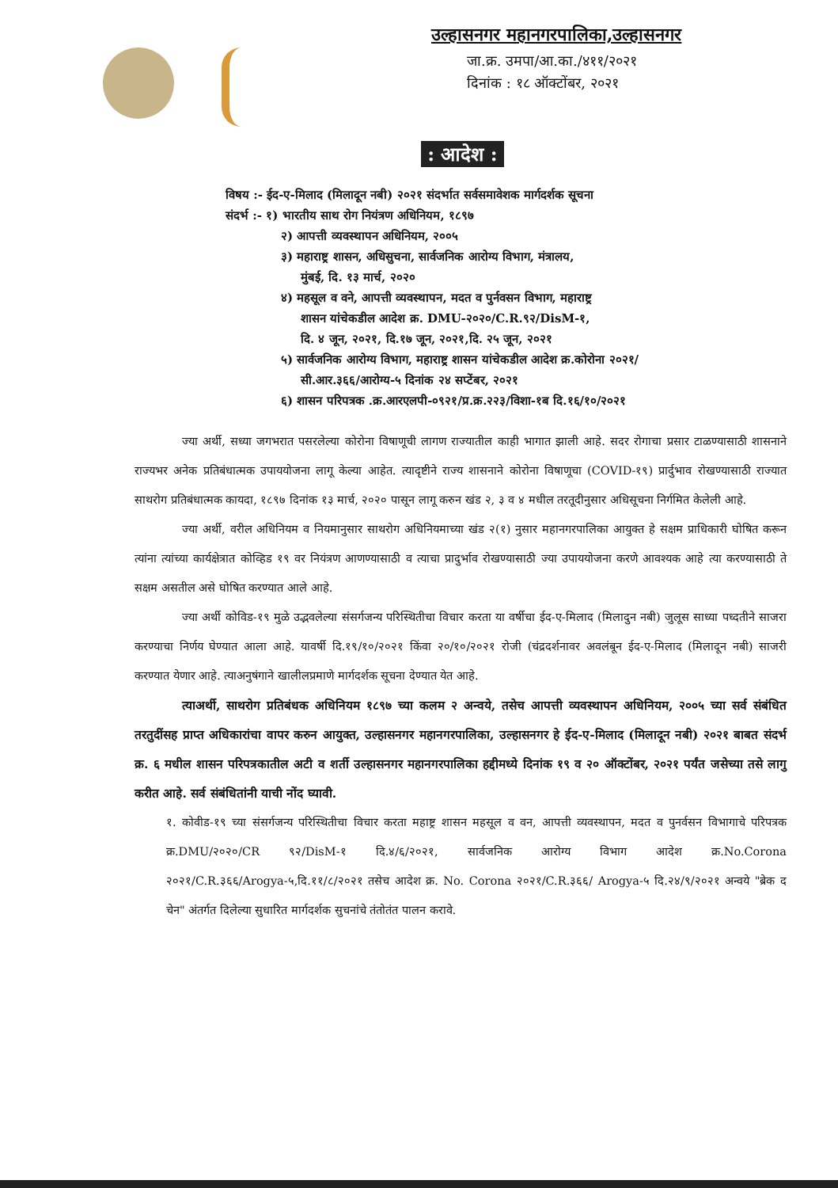उल्हासनगर महानगरपालिका,उल्हासनगर
जा.क्र. उमपा/आ.का./४११/२०२१
दिनांक : १८ ऑक्टोंबर, २०२१
: आदेश :
विषय :- ईद-ए-मिलाद (मिलादून नबी) २०२१ संदर्भात सर्वसमावेशक मार्गदर्शक सूचना
संदर्भ :- १) भारतीय साथ रोग नियंत्रण अधिनियम, १८९७
२) आपत्ती व्यवस्थापन अधिनियम, २००५
३) महाराष्ट्र शासन, अधिसुचना, सार्वजनिक आरोग्य विभाग, मंत्रालय,
मुंबई, दि. १३ मार्च, २०२०
४) महसूल व वने, आपत्ती व्यवस्थापन, मदत व पुर्नवसन विभाग, महाराष्ट्र
शासन यांचेकडील आदेश क्र. DMU-२०२०/C.R.९२/DisM-१,
दि. ४ जून, २०२१, दि.१७ जून, २०२१,दि. २५ जून, २०२१
५) सार्वजनिक आरोग्य विभाग, महाराष्ट्र शासन यांचेकडील आदेश क्र.कोरोना २०२१/
सी.आर.३६६/आरोग्य-५ दिनांक २४ सप्टेंबर, २०२१
६) शासन परिपत्रक .क्र.आरएलपी-०९२१/प्र.क्र.२२३/विशा-१ब दि.१६/१०/२०२१
ज्या अर्थी, सध्या जगभरात पसरलेल्या कोरोना विषाणूची लागण राज्यातील काही भागात झाली आहे. सदर रोगाचा प्रसार टाळण्यासाठी शासनाने राज्यभर अनेक प्रतिबंधात्मक उपाययोजना लागू केल्या आहेत. त्यादृष्टीने राज्य शासनाने कोरोना विषाणूचा (COVID-१९) प्रार्दुभाव रोखण्यासाठी राज्यात साथरोग प्रतिबंधात्मक कायदा, १८९७ दिनांक १३ मार्च, २०२० पासून लागू करुन खंड २, ३ व ४ मधील तरतूदीनुसार अधिसूचना निर्गमित केलेली आहे.
ज्या अर्थी, वरील अधिनियम व नियमानुसार साथरोग अधिनियमाच्या खंड २(१) नुसार महानगरपालिका आयुक्त हे सक्षम प्राधिकारी घोषित करून त्यांना त्यांच्या कार्यक्षेत्रात कोव्हिड १९ वर नियंत्रण आणण्यासाठी व त्याचा प्रादुर्भाव रोखण्यासाठी ज्या उपाययोजना करणे आवश्यक आहे त्या करण्यासाठी ते सक्षम असतील असे घोषित करण्यात आले आहे.
ज्या अर्थी कोविड-१९ मुळे उद्भवलेल्या संसर्गजन्य परिस्थितीचा विचार करता या वर्षीचा ईद-ए-मिलाद (मिलादुन नबी) जुलूस साध्या पध्दतीने साजरा करण्याचा निर्णय घेण्यात आला आहे. यावर्षी दि.१९/१०/२०२१ किंवा २०/१०/२०२१ रोजी (चंद्रदर्शनावर अवलंबून ईद-ए-मिलाद (मिलादून नबी) साजरी करण्यात येणार आहे. त्याअनुषंगाने खालीलप्रमाणे मार्गदर्शक सूचना देण्यात येत आहे.
त्याअर्थी, साथरोग प्रतिबंधक अधिनियम १८९७ च्या कलम २ अन्वये, तसेच आपत्ती व्यवस्थापन अधिनियम, २००५ च्या सर्व संबंधित तरतुदींसह प्राप्त अधिकारांचा वापर करुन आयुक्त, उल्हासनगर महानगरपालिका, उल्हासनगर हे ईद-ए-मिलाद (मिलादून नबी) २०२१ बाबत संदर्भ क्र. ६ मधील शासन परिपत्रकातील अटी व शर्ती उल्हासनगर महानगरपालिका हद्दीमध्ये दिनांक १९ व २० ऑक्टोंबर, २०२१ पर्यंत जसेच्या तसे लागु करीत आहे. सर्व संबंधितांनी याची नोंद घ्यावी.
१. कोवीड-१९ च्या संसर्गजन्य परिस्थितीचा विचार करता महाष्ट्र शासन महसूल व वन, आपत्ती व्यवस्थापन, मदत व पुनर्वसन विभागाचे परिपत्रक क्र.DMU/२०२०/CR ९२/DisM-१ दि.४/६/२०२१, सार्वजनिक आरोग्य विभाग आदेश क्र.No.Corona २०२१/C.R.३६६/Arogya-५,दि.११/८/२०२१ तसेच आदेश क्र. No. Corona २०२१/C.R.३६६/ Arogya-५ दि.२४/९/२०२१ अन्वये "ब्रेक द चेन" अंतर्गत दिलेल्या सुधारित मार्गदर्शक सुचनांचे तंतोतंत पालन करावे.